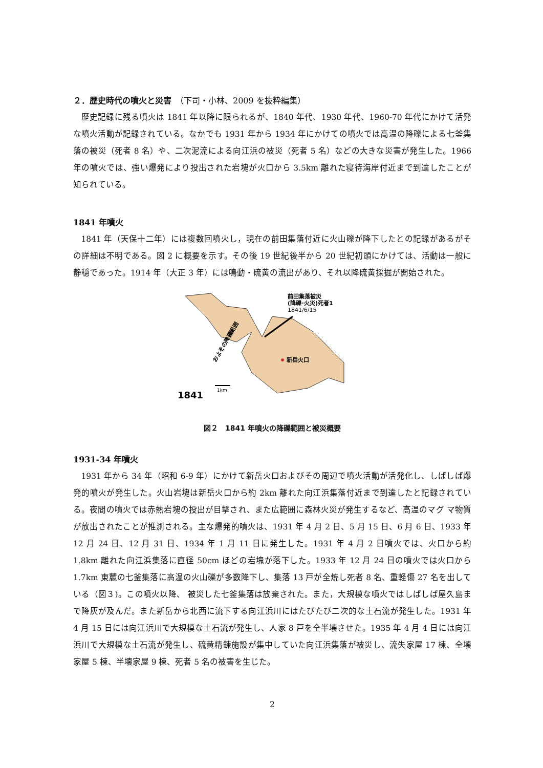２．歴史時代の噴火と災害　（下司・小林、2009 を抜粋編集）
歴史記録に残る噴火は 1841 年以降に限られるが、1840 年代、1930 年代、1960-70 年代にかけて活発な噴火活動が記録されている。なかでも 1931 年から 1934 年にかけての噴火では高温の降礫による七釜集落の被災（死者 8 名）や、二次泥流による向江浜の被災（死者 5 名）などの大きな災害が発生した。1966 年の噴火では、強い爆発により投出された岩塊が火口から 3.5km 離れた寝待海岸付近まで到達したことが知られている。
1841 年噴火
1841 年（天保十二年）には複数回噴火し，現在の前田集落付近に火山礫が降下したとの記録があるがその詳細は不明である。図 2 に概要を示す。その後 19 世紀後半から 20 世紀初頭にかけては、活動は一般に静穏であった。1914 年（大正 3 年）には鳴動・硫黄の流出があり、それ以降硫黄採掘が開始された。
前田集落被災
(降礫･火災)死者1
1841/6/15
新岳火口
およその降礫範囲
1km
1841
図２　1841 年噴火の降礫範囲と被災概要
1931-34 年噴火
1931 年から 34 年（昭和 6-9 年）にかけて新岳火口およびその周辺で噴火活動が活発化し、しばしば爆発的噴火が発生した。火山岩塊は新岳火口から約 2km 離れた向江浜集落付近まで到達したと記録されている。夜間の噴火では赤熱岩塊の投出が目撃され、また広範囲に森林火災が発生するなど、高温のマグ マ物質が放出されたことが推測される。主な爆発的噴火は、1931 年 4 月 2 日、5 月 15 日、6 月 6 日、1933 年 12 月 24 日、12 月 31 日、1934 年 1 月 11 日に発生した。1931 年 4 月 2 日噴火では、火口から約 1.8km 離れた向江浜集落に直径 50cm ほどの岩塊が落下した。1933 年 12 月 24 日の噴火では火口から 1.7km 東麓の七釜集落に高温の火山礫が多数降下し、集落 13 戸が全焼し死者 8 名、重軽傷 27 名を出している（図３)。この噴火以降、 被災した七釜集落は放棄された。また，大規模な噴火ではしばしば屋久島まで降灰が及んだ。また新岳から北西に流下する向江浜川にはたびたび二次的な土石流が発生した。1931 年 4 月 15 日には向江浜川で大規模な土石流が発生し、人家 8 戸を全半壊させた。1935 年 4 月 4 日には向江浜川で大規模な土石流が発生し、硫黄精錬施設が集中していた向江浜集落が被災し、流失家屋 17 棟、全壊家屋 5 棟、半壊家屋 9 棟、死者 5 名の被害を生じた。
2